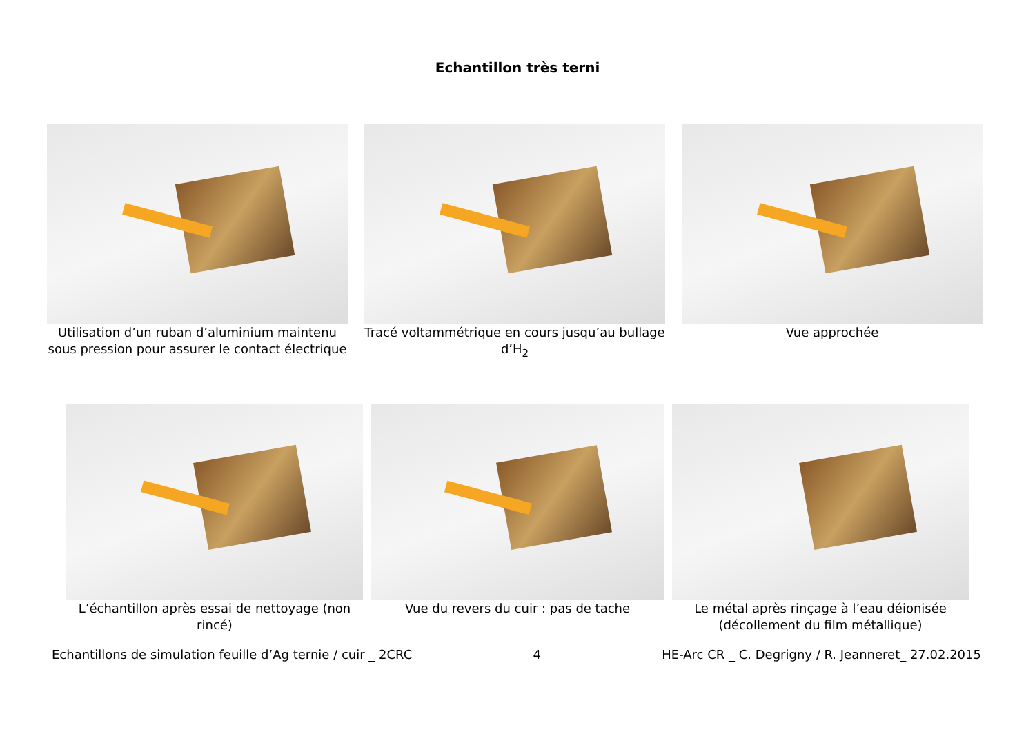Echantillon très terni
Utilisation d’un ruban d’aluminium maintenu sous pression pour assurer le contact électrique
Tracé voltammétrique en cours jusqu’au bullage d’H<sub>2</sub>
Vue approchée
L’échantillon après essai de nettoyage (non rincé)
Vue du revers du cuir : pas de tache Le métal après rinçage à l’eau déionisée (décollement du film métallique)
Echantillons de simulation feuille d’Ag ternie / cuir _ 2CRC 4 HE-Arc CR _ C. Degrigny / R. Jeanneret_ 27.02.2015